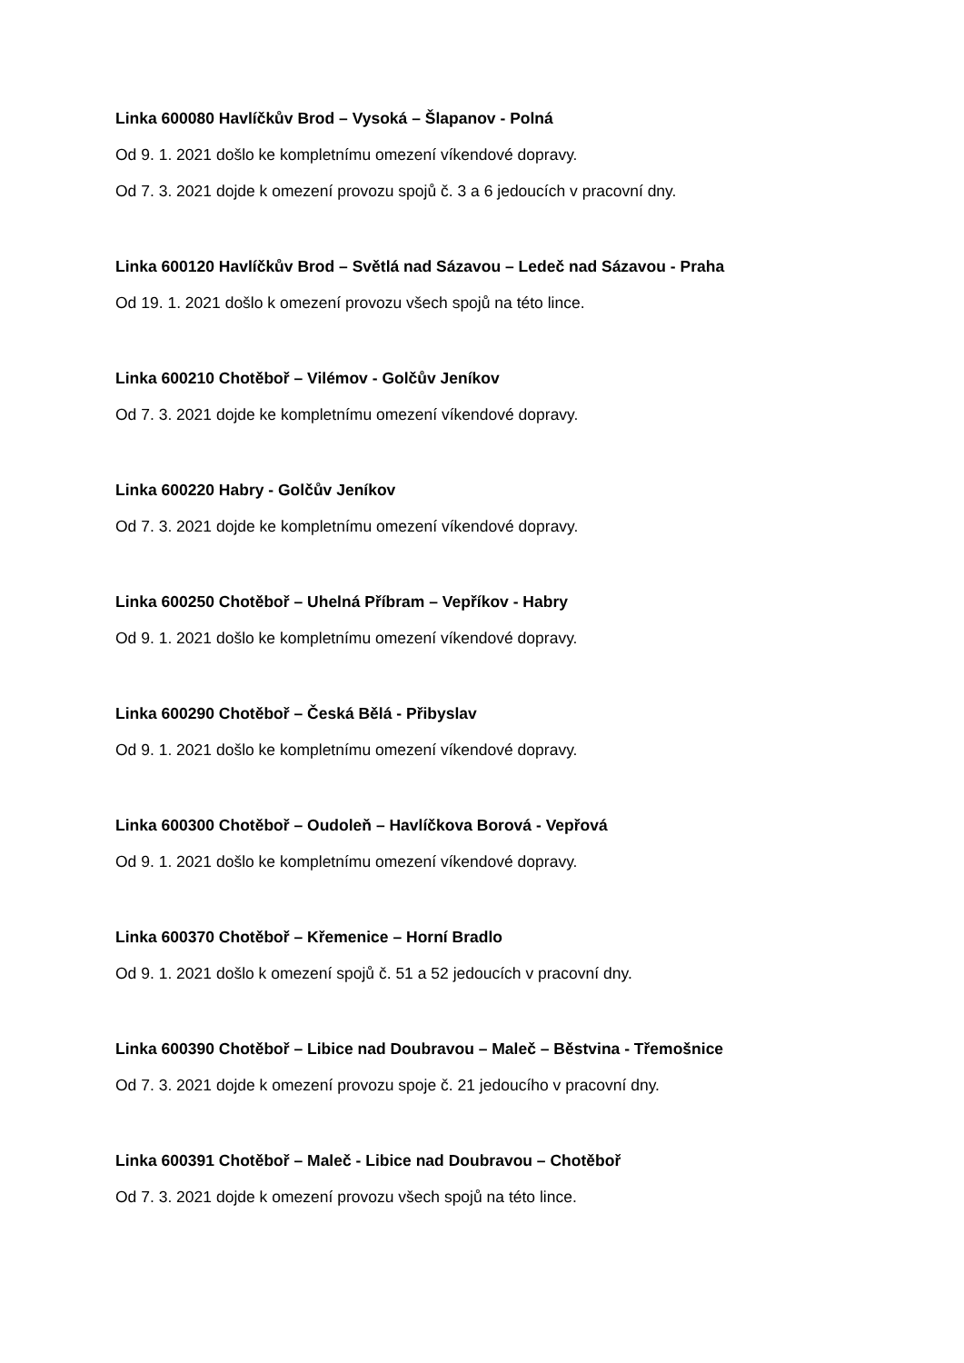Linka 600080 Havlíčkův Brod – Vysoká – Šlapanov - Polná
Od 9. 1. 2021 došlo ke kompletnímu omezení víkendové dopravy.
Od 7. 3. 2021 dojde k omezení provozu spojů č. 3 a 6 jedoucích v pracovní dny.
Linka 600120 Havlíčkův Brod – Světlá nad Sázavou – Ledeč nad Sázavou - Praha
Od 19. 1. 2021 došlo k omezení provozu všech spojů na této lince.
Linka 600210 Chotěboř – Vilémov - Golčův Jeníkov
Od 7. 3. 2021 dojde ke kompletnímu omezení víkendové dopravy.
Linka 600220 Habry - Golčův Jeníkov
Od 7. 3. 2021 dojde ke kompletnímu omezení víkendové dopravy.
Linka 600250 Chotěboř – Uhelná Příbram – Vepříkov - Habry
Od 9. 1. 2021 došlo ke kompletnímu omezení víkendové dopravy.
Linka 600290 Chotěboř – Česká Bělá - Přibyslav
Od 9. 1. 2021 došlo ke kompletnímu omezení víkendové dopravy.
Linka 600300 Chotěboř – Oudoleň – Havlíčkova Borová - Vepřová
Od 9. 1. 2021 došlo ke kompletnímu omezení víkendové dopravy.
Linka 600370 Chotěboř – Křemenice – Horní Bradlo
Od 9. 1. 2021 došlo k omezení spojů č. 51 a 52 jedoucích v pracovní dny.
Linka 600390 Chotěboř – Libice nad Doubravou – Maleč – Běstvina - Třemošnice
Od 7. 3. 2021 dojde k omezení provozu spoje č. 21 jedoucího v pracovní dny.
Linka 600391 Chotěboř – Maleč - Libice nad Doubravou – Chotěboř
Od 7. 3. 2021 dojde k omezení provozu všech spojů na této lince.